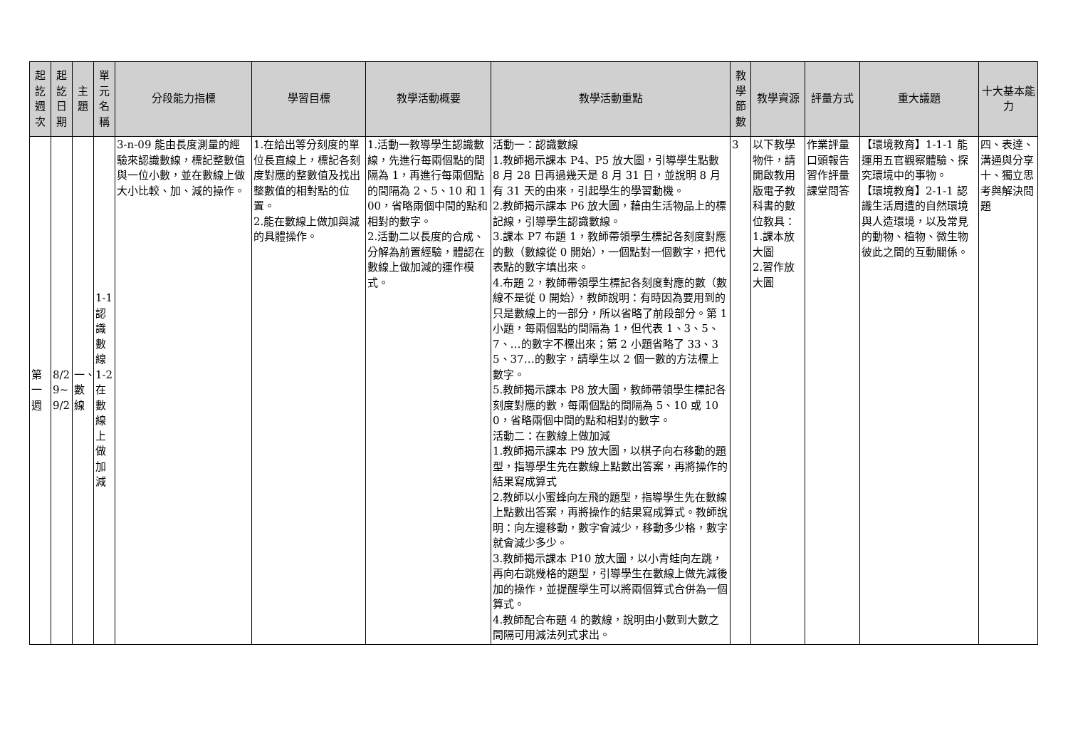| 起訖週次 | 起訖日期 | 主題 | 單元名稱 | 分段能力指標 | 學習目標 | 教學活動概要 | 教學活動重點 | 教學節數 | 教學資源 | 評量方式 | 重大議題 | 十大基本能力 |
| --- | --- | --- | --- | --- | --- | --- | --- | --- | --- | --- | --- | --- |
| 第一週 | 8/29~9/2 | 一、數線 | 1-1認識數線 1-2在數線上做加減 | 3-n-09 能由長度測量的經驗來認識數線，標記整數值與一位小數，並在數線上做大小比較、加、減的操作。 | 1.在給出等分刻度的單位長直線上，標記各刻度對應的整數值及找出整數值的相對點的位置。 2.能在數線上做加與減的具體操作。 | 1.活動一教導學生認識數線，先進行每兩個點的間隔為 1，再進行每兩個點的間隔為 2、5、10 和 100，省略兩個中間的點和相對的數字。 2.活動二以長度的合成、分解為前置經驗，體認在數線上做加減的運作模式。 | 活動一：認識數線 1.教師揭示課本 P4、P5 放大圖，引導學生點數 8 月 28 日再過幾天是 8 月 31 日，並說明 8 月有 31 天的由來，引起學生的學習動機。 2.教師揭示課本 P6 放大圖，藉由生活物品上的標記線，引導學生認識數線。 3.課本 P7 布題 1，教師帶領學生標記各刻度對應的數（數線從 0 開始），一個點對一個數字，把代表點的數字填出來。 4.布題 2，教師帶領學生標記各刻度對應的數（數線不是從 0 開始），教師說明：有時因為要用到的只是數線上的一部分，所以省略了前段部分。第 1 小題，每兩個點的間隔為 1，但代表 1、3、5、7、…的數字不標出來；第 2 小題省略了 33、35、37…的數字，請學生以 2 個一數的方法標上數字。 5.教師揭示課本 P8 放大圖，教師帶領學生標記各刻度對應的數，每兩個點的間隔為 5、10 或 100，省略兩個中間的點和相對的數字。 活動二：在數線上做加減 1.教師揭示課本 P9 放大圖，以棋子向右移動的題型，指導學生先在數線上點數出答案，再將操作的結果寫成算式 2.教師以小蜜蜂向左飛的題型，指導學生先在數線上點數出答案，再將操作的結果寫成算式。教師說明：向左邊移動，數字會減少，移動多少格，數字就會減少多少。 3.教師揭示課本 P10 放大圖，以小青蛙向左跳，再向右跳幾格的題型，引導學生在數線上做先減後加的操作，並提醒學生可以將兩個算式合併為一個算式。 4.教師配合布題 4 的數線，說明由小數到大數之間隔可用減法列式求出。 | 3 | 以下教學物件，請開啟教用版電子教科書的數位教具： 1.課本放大圖 2.習作放大圖 | 作業評量 口頭報告 習作評量 課堂問答 | 【環境教育】1-1-1 能運用五官觀察體驗、探究環境中的事物。 【環境教育】2-1-1 認識生活周遭的自然環境與人造環境，以及常見的動物、植物、微生物彼此之間的互動關係。 | 四、表達、溝通與分享 十、獨立思考與解決問題 |